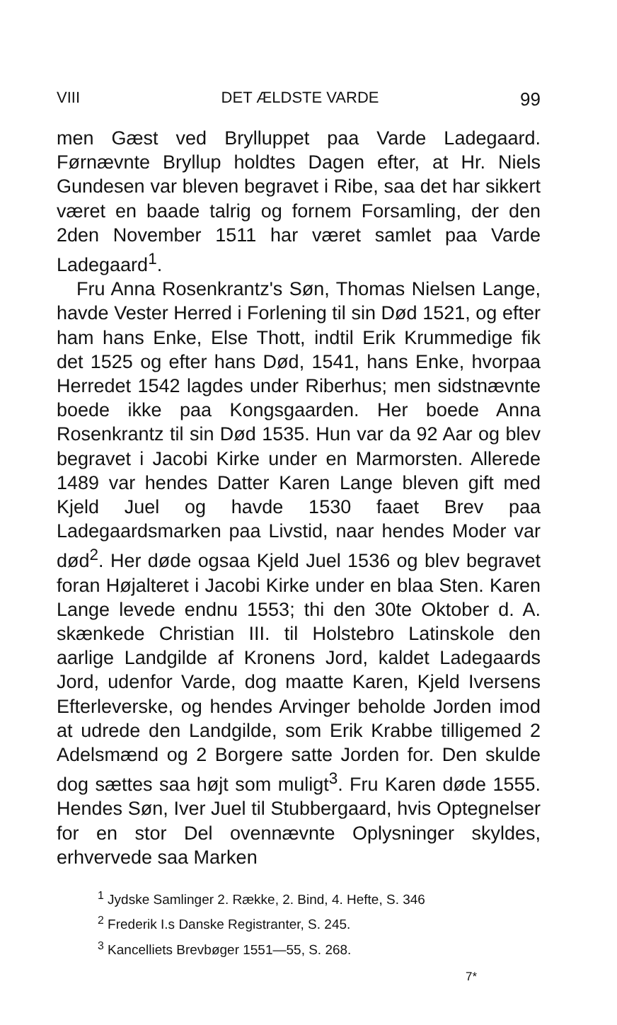VIII DET ÆLDSTE VARDE 99
men Gæst ved Brylluppet paa Varde Ladegaard. Førnævnte Bryllup holdtes Dagen efter, at Hr. Niels Gundesen var bleven begravet i Ribe, saa det har sikkert været en baade talrig og fornem Forsamling, der den 2den November 1511 har været samlet paa Varde Ladegaard<sup>1</sup>.
Fru Anna Rosenkrantz's Søn, Thomas Nielsen Lange, havde Vester Herred i Forlening til sin Død 1521, og efter ham hans Enke, Else Thott, indtil Erik Krummedige fik det 1525 og efter hans Død, 1541, hans Enke, hvorpaa Herredet 1542 lagdes under Riberhus; men sidstnævnte boede ikke paa Kongsgaarden. Her boede Anna Rosenkrantz til sin Død 1535. Hun var da 92 Aar og blev begravet i Jacobi Kirke under en Marmorsten. Allerede 1489 var hendes Datter Karen Lange bleven gift med Kjeld Juel og havde 1530 faaet Brev paa Ladegaardsmarken paa Livstid, naar hendes Moder var død<sup>2</sup>. Her døde ogsaa Kjeld Juel 1536 og blev begravet foran Højalteret i Jacobi Kirke under en blaa Sten. Karen Lange levede endnu 1553; thi den 30te Oktober d. A. skænkede Christian III. til Holstebro Latinskole den aarlige Landgilde af Kronens Jord, kaldet Ladegaards Jord, udenfor Varde, dog maatte Karen, Kjeld Iversens Efterleverske, og hendes Arvinger beholde Jorden imod at udrede den Landgilde, som Erik Krabbe tilligemed 2 Adelsmænd og 2 Borgere satte Jorden for. Den skulde dog sættes saa højt som muligt<sup>3</sup>. Fru Karen døde 1555. Hendes Søn, Iver Juel til Stubbergaard, hvis Optegnelser for en stor Del ovennævnte Oplysninger skyldes, erhvervede saa Marken
<sup>1</sup> Jydske Samlinger 2. Række, 2. Bind, 4. Hefte, S. 346
<sup>2</sup> Frederik I.s Danske Registranter, S. 245.
<sup>3</sup> Kancelliets Brevbøger 1551—55, S. 268.
7*